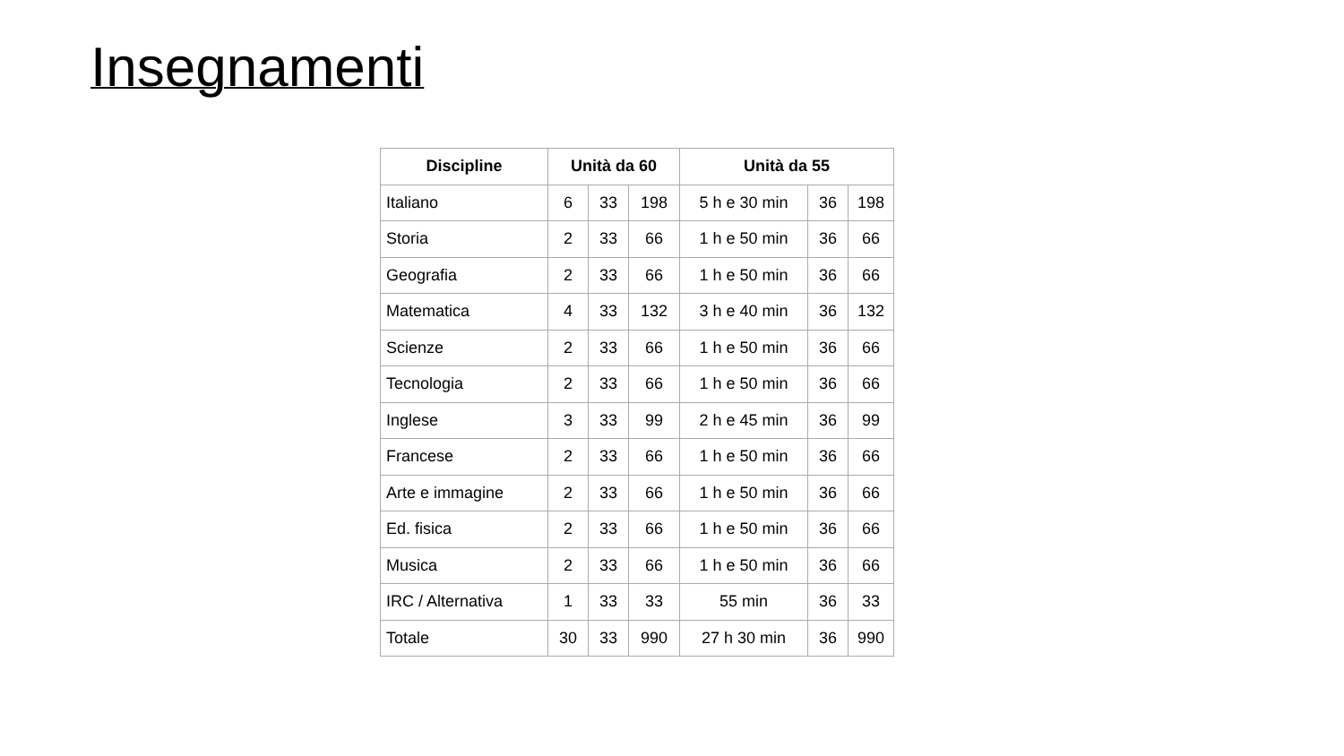Insegnamenti
| Discipline | Unità da 60 | | | Unità da 55 | | |
| --- | --- | --- | --- | --- | --- | --- |
| Italiano | 6 | 33 | 198 | 5 h e 30 min | 36 | 198 |
| Storia | 2 | 33 | 66 | 1 h e 50 min | 36 | 66 |
| Geografia | 2 | 33 | 66 | 1 h e 50 min | 36 | 66 |
| Matematica | 4 | 33 | 132 | 3 h e 40 min | 36 | 132 |
| Scienze | 2 | 33 | 66 | 1 h e 50 min | 36 | 66 |
| Tecnologia | 2 | 33 | 66 | 1 h e 50 min | 36 | 66 |
| Inglese | 3 | 33 | 99 | 2 h e 45 min | 36 | 99 |
| Francese | 2 | 33 | 66 | 1 h e 50 min | 36 | 66 |
| Arte e immagine | 2 | 33 | 66 | 1 h e 50 min | 36 | 66 |
| Ed. fisica | 2 | 33 | 66 | 1 h e 50 min | 36 | 66 |
| Musica | 2 | 33 | 66 | 1 h e 50 min | 36 | 66 |
| IRC / Alternativa | 1 | 33 | 33 | 55 min | 36 | 33 |
| Totale | 30 | 33 | 990 | 27 h 30 min | 36 | 990 |